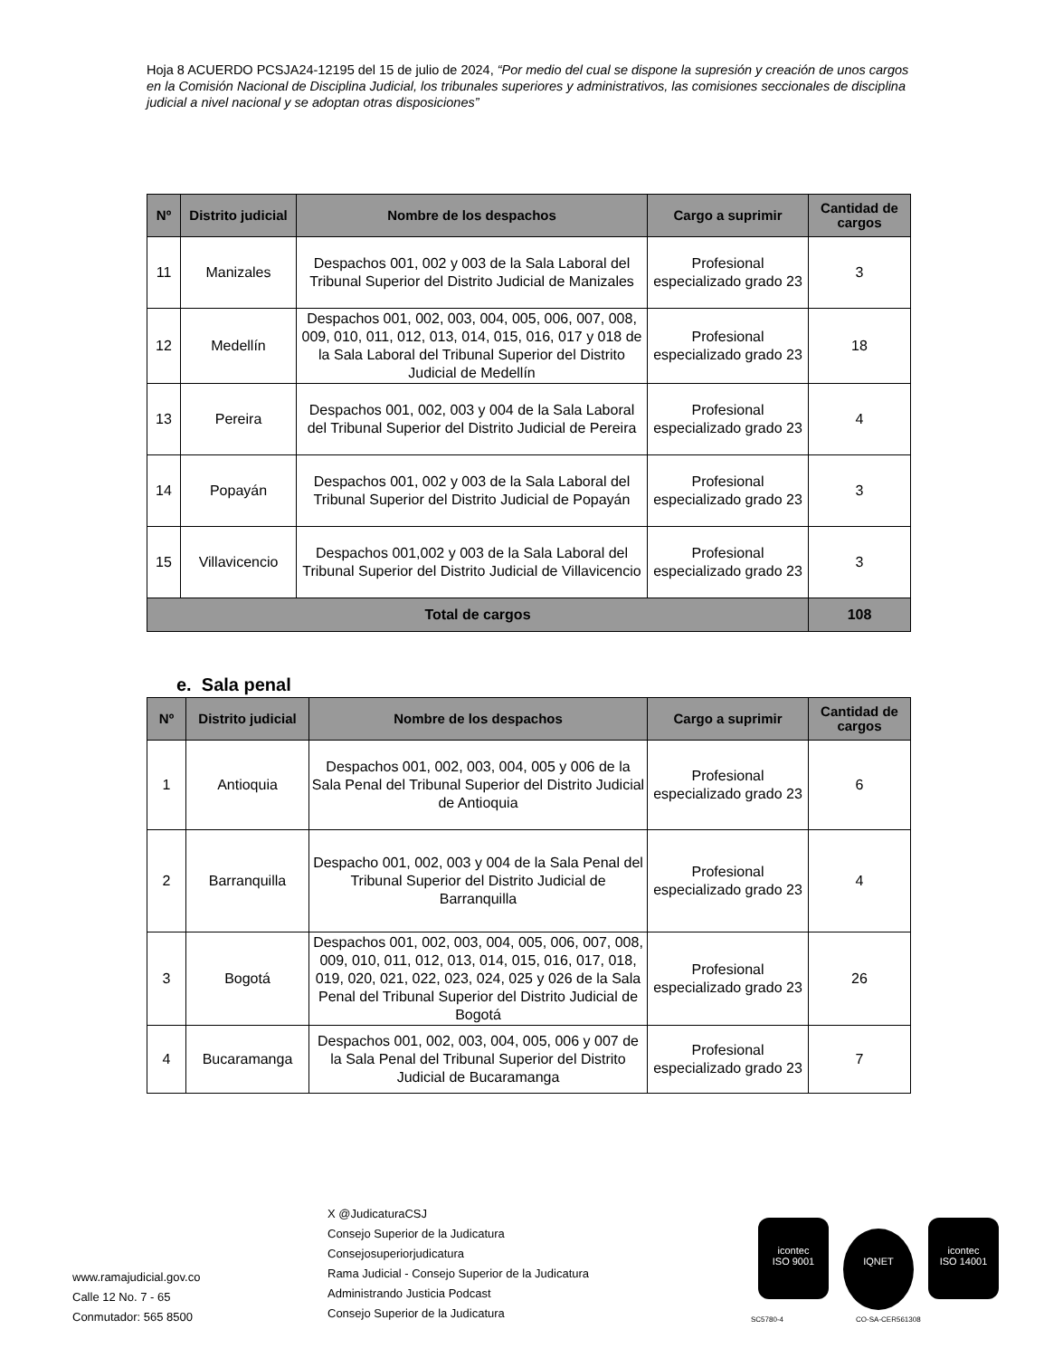Hoja 8 ACUERDO PCSJA24-12195 del 15 de julio de 2024, “Por medio del cual se dispone la supresión y creación de unos cargos en la Comisión Nacional de Disciplina Judicial, los tribunales superiores y administrativos, las comisiones seccionales de disciplina judicial a nivel nacional y se adoptan otras disposiciones”
| Nº | Distrito judicial | Nombre de los despachos | Cargo a suprimir | Cantidad de cargos |
| --- | --- | --- | --- | --- |
| 11 | Manizales | Despachos 001, 002 y 003 de la Sala Laboral del Tribunal Superior del Distrito Judicial de Manizales | Profesional especializado grado 23 | 3 |
| 12 | Medellín | Despachos 001, 002, 003, 004, 005, 006, 007, 008, 009, 010, 011, 012, 013, 014, 015, 016, 017 y 018 de la Sala Laboral del Tribunal Superior del Distrito Judicial de Medellín | Profesional especializado grado 23 | 18 |
| 13 | Pereira | Despachos 001, 002, 003 y 004 de la Sala Laboral del Tribunal Superior del Distrito Judicial de Pereira | Profesional especializado grado 23 | 4 |
| 14 | Popayán | Despachos 001, 002 y 003 de la Sala Laboral del Tribunal Superior del Distrito Judicial de Popayán | Profesional especializado grado 23 | 3 |
| 15 | Villavicencio | Despachos 001,002 y 003 de la Sala Laboral del Tribunal Superior del Distrito Judicial de Villavicencio | Profesional especializado grado 23 | 3 |
| Total de cargos | | | | 108 |
e. Sala penal
| Nº | Distrito judicial | Nombre de los despachos | Cargo a suprimir | Cantidad de cargos |
| --- | --- | --- | --- | --- |
| 1 | Antioquia | Despachos 001, 002, 003, 004, 005 y 006 de la Sala Penal del Tribunal Superior del Distrito Judicial de Antioquia | Profesional especializado grado 23 | 6 |
| 2 | Barranquilla | Despacho 001, 002, 003 y 004 de la Sala Penal del Tribunal Superior del Distrito Judicial de Barranquilla | Profesional especializado grado 23 | 4 |
| 3 | Bogotá | Despachos 001, 002, 003, 004, 005, 006, 007, 008, 009, 010, 011, 012, 013, 014, 015, 016, 017, 018, 019, 020, 021, 022, 023, 024, 025 y 026 de la Sala Penal del Tribunal Superior del Distrito Judicial de Bogotá | Profesional especializado grado 23 | 26 |
| 4 | Bucaramanga | Despachos 001, 002, 003, 004, 005, 006 y 007 de la Sala Penal del Tribunal Superior del Distrito Judicial de Bucaramanga | Profesional especializado grado 23 | 7 |
www.ramajudicial.gov.co
Calle 12 No. 7 - 65
Conmutador: 565 8500
X @JudicaturaCSJ
Consejo Superior de la Judicatura
Consejosuperiorjudicatura
Rama Judicial - Consejo Superior de la Judicatura
Administrando Justicia Podcast
Consejo Superior de la Judicatura
icontec
ISO 9001 IQNET icontec
ISO 14001
SC5780-4 CO-SA-CER561308